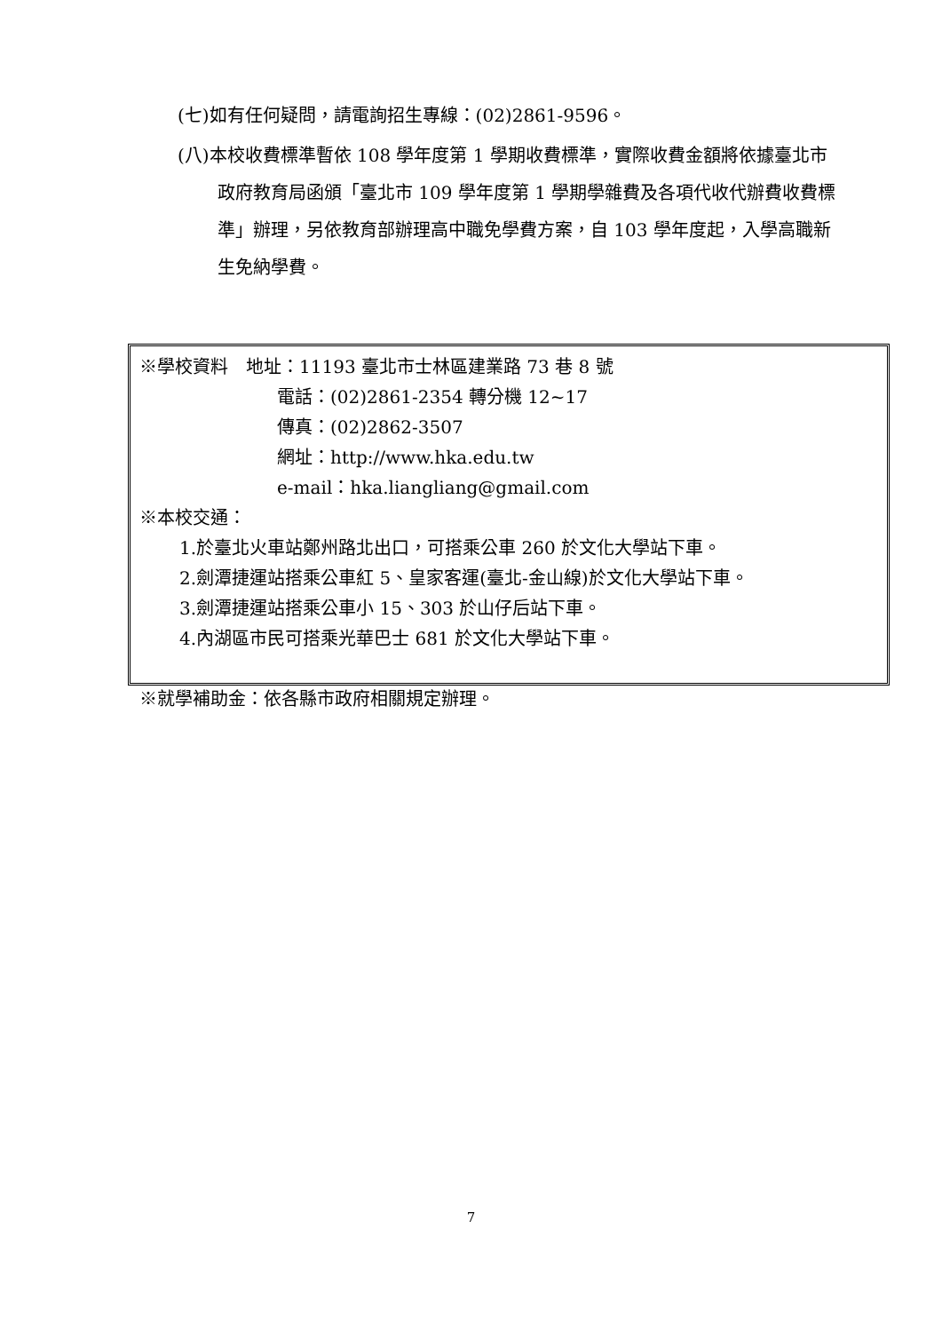(七)如有任何疑問，請電詢招生專線：(02)2861-9596。
(八)本校收費標準暫依 108 學年度第 1 學期收費標準，實際收費金額將依據臺北市政府教育局函頒「臺北市 109 學年度第 1 學期學雜費及各項代收代辦費收費標準」辦理，另依教育部辦理高中職免學費方案，自 103 學年度起，入學高職新生免納學費。
※學校資料　地址：11193 臺北市士林區建業路 73 巷 8 號
電話：(02)2861-2354 轉分機 12~17
傳真：(02)2862-3507
網址：http://www.hka.edu.tw
e-mail：hka.liangliang@gmail.com
※本校交通：
1.於臺北火車站鄭州路北出口，可搭乘公車 260 於文化大學站下車。
2.劍潭捷運站搭乘公車紅 5、皇家客運(臺北-金山線)於文化大學站下車。
3.劍潭捷運站搭乘公車小 15、303 於山仔后站下車。
4.內湖區市民可搭乘光華巴士 681 於文化大學站下車。
※就學補助金：依各縣市政府相關規定辦理。
7